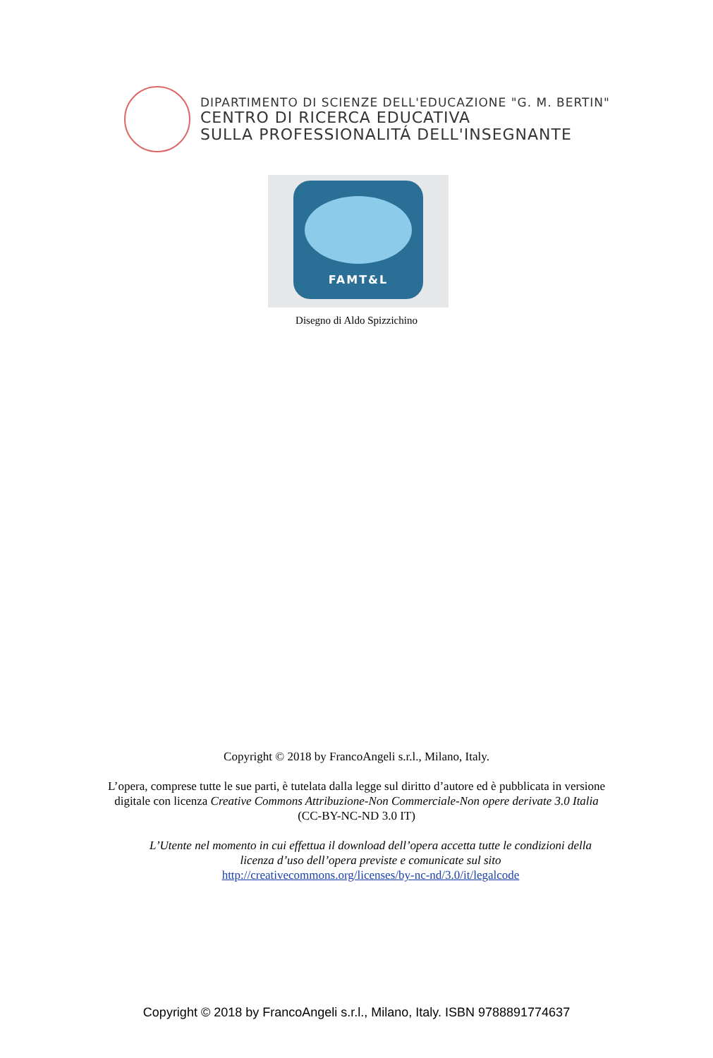DIPARTIMENTO DI SCIENZE DELL'EDUCAZIONE "G. M. BERTIN"
CENTRO DI RICERCA EDUCATIVA
SULLA PROFESSIONALITÁ DELL'INSEGNANTE
FAMT&L
Disegno di Aldo Spizzichino
Copyright © 2018 by FrancoAngeli s.r.l., Milano, Italy.
L’opera, comprese tutte le sue parti, è tutelata dalla legge sul diritto d’autore ed è pubblicata in versione
digitale con licenza Creative Commons Attribuzione-Non Commerciale-Non opere derivate 3.0 Italia
(CC-BY-NC-ND 3.0 IT)
L’Utente nel momento in cui effettua il download dell’opera accetta tutte le condizioni della
licenza d’uso dell’opera previste e comunicate sul sito
http://creativecommons.org/licenses/by-nc-nd/3.0/it/legalcode
Copyright © 2018 by FrancoAngeli s.r.l., Milano, Italy. ISBN 9788891774637